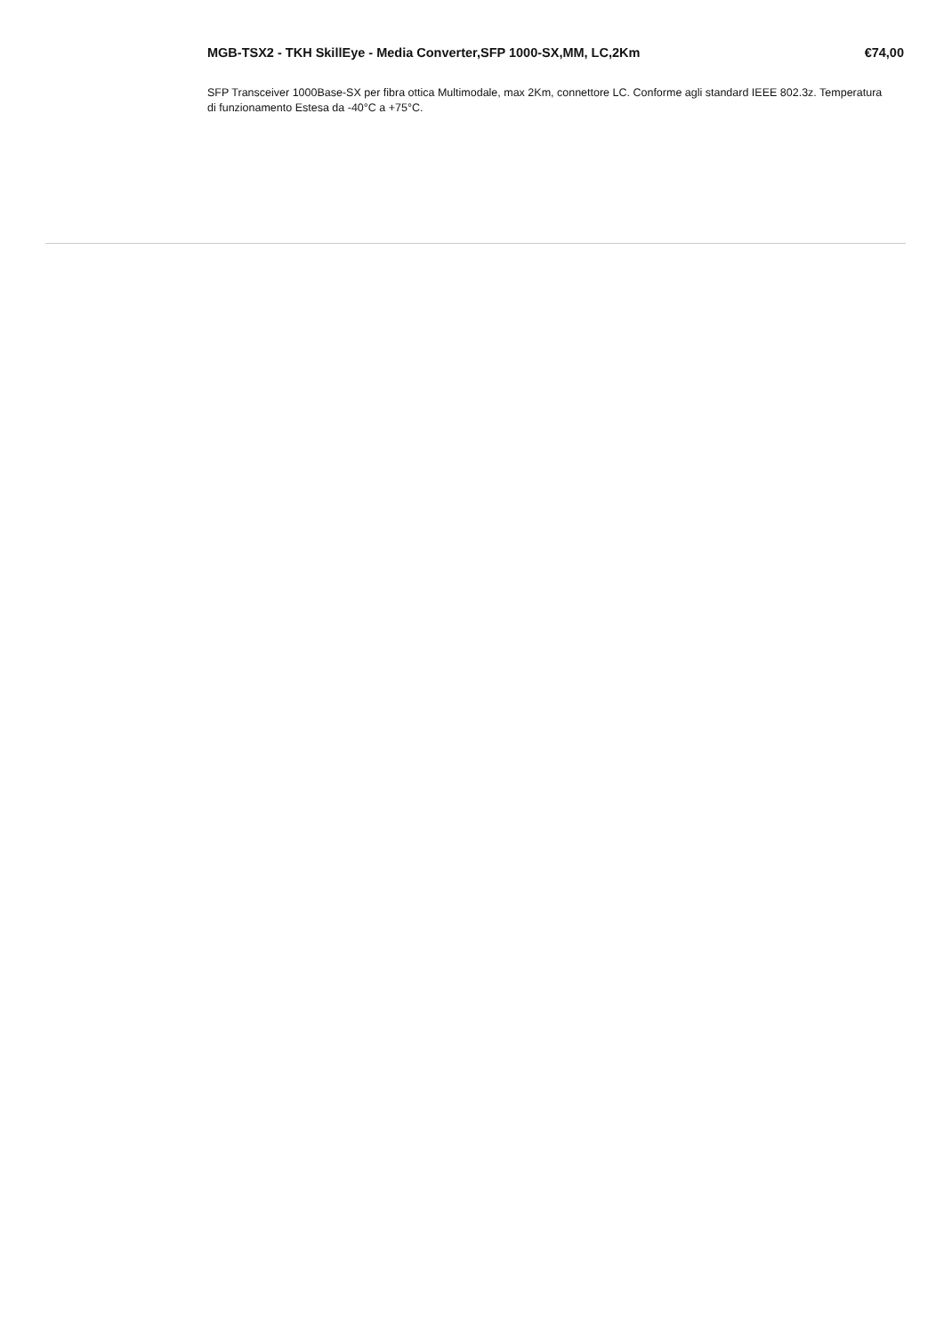MGB-TSX2 - TKH SkillEye - Media Converter,SFP 1000-SX,MM, LC,2Km €74,00
SFP Transceiver 1000Base-SX per fibra ottica Multimodale, max 2Km, connettore LC. Conforme agli standard IEEE 802.3z. Temperatura di funzionamento Estesa da -40°C a +75°C.